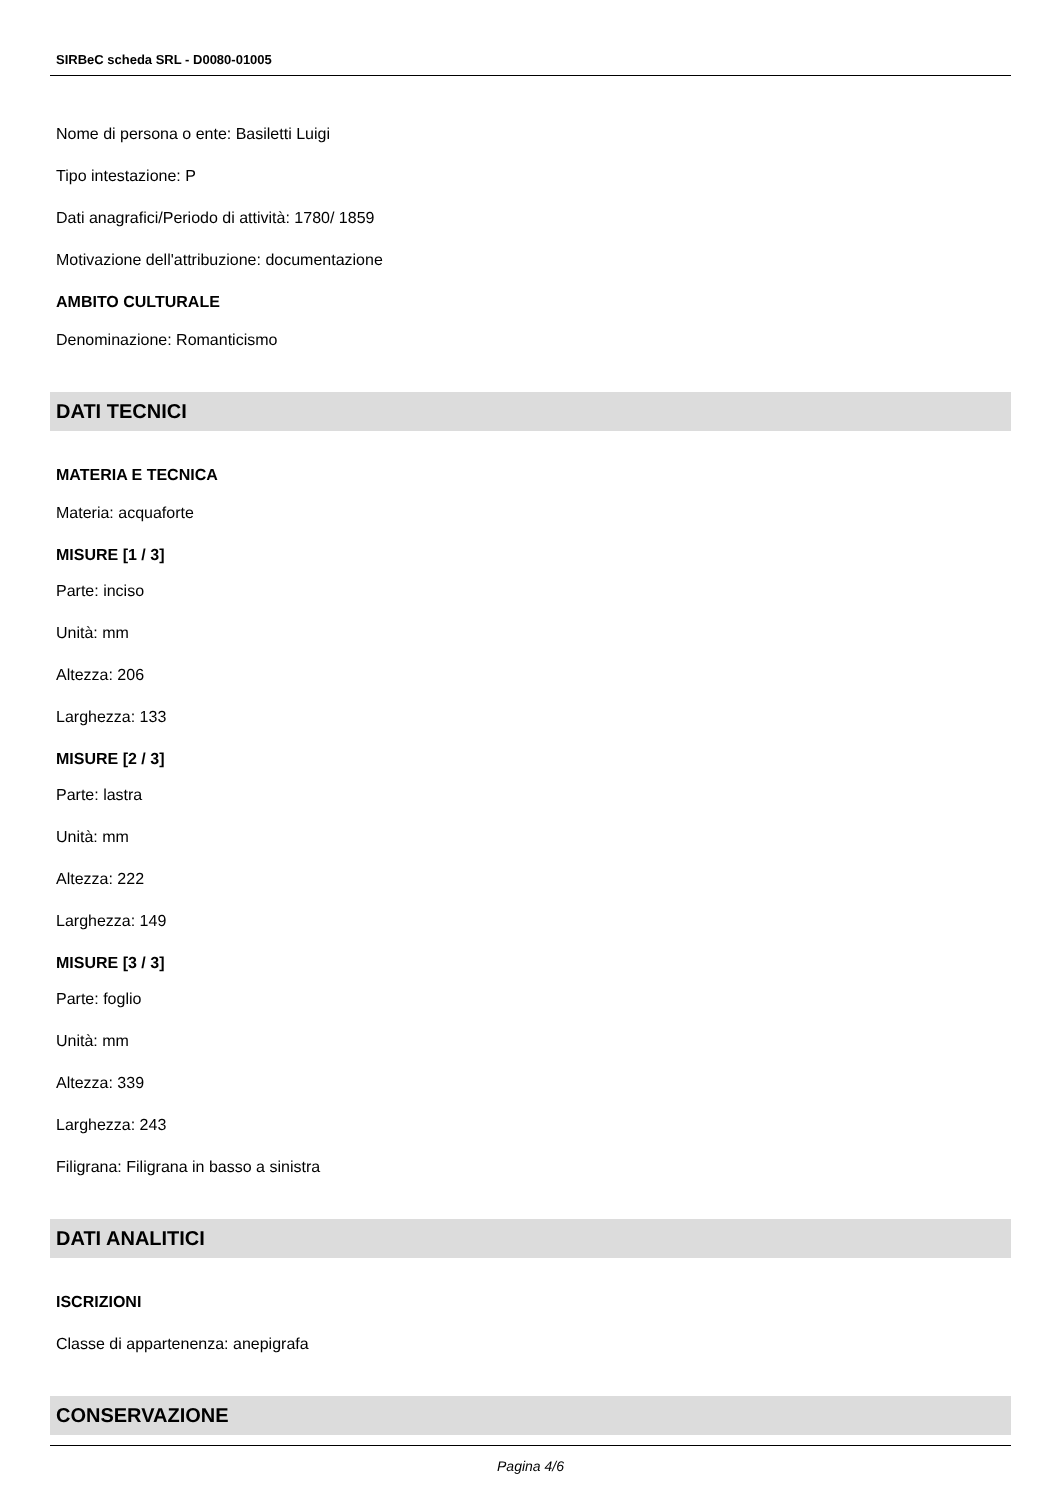SIRBeC scheda SRL - D0080-01005
Nome di persona o ente: Basiletti Luigi
Tipo intestazione: P
Dati anagrafici/Periodo di attività: 1780/ 1859
Motivazione dell'attribuzione: documentazione
AMBITO CULTURALE
Denominazione: Romanticismo
DATI TECNICI
MATERIA E TECNICA
Materia: acquaforte
MISURE [1 / 3]
Parte: inciso
Unità: mm
Altezza: 206
Larghezza: 133
MISURE [2 / 3]
Parte: lastra
Unità: mm
Altezza: 222
Larghezza: 149
MISURE [3 / 3]
Parte: foglio
Unità: mm
Altezza: 339
Larghezza: 243
Filigrana: Filigrana in basso a sinistra
DATI ANALITICI
ISCRIZIONI
Classe di appartenenza: anepigrafa
CONSERVAZIONE
Pagina 4/6